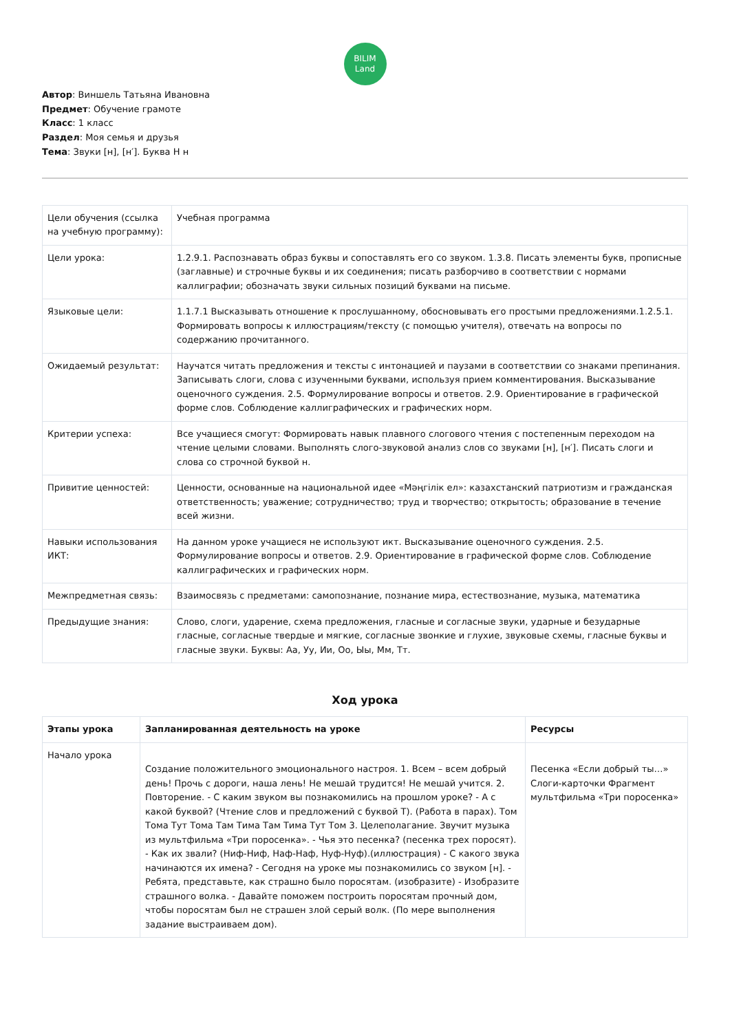BILIM
Land
Автор: Виншель Татьяна Ивановна
Предмет: Обучение грамоте
Класс: 1 класс
Раздел: Моя семья и друзья
Тема: Звуки [н], [н′]. Буква Н н
| Цели обучения (ссылка на учебную программу): | Учебная программа |
| Цели урока: | 1.2.9.1. Распознавать образ буквы и сопоставлять его со звуком. 1.3.8. Писать элементы букв, прописные (заглавные) и строчные буквы и их соединения; писать разборчиво в соответствии с нормами каллиграфии; обозначать звуки сильных позиций буквами на письме. |
| Языковые цели: | 1.1.7.1 Высказывать отношение к прослушанному, обосновывать его простыми предложениями.1.2.5.1. Формировать вопросы к иллюстрациям/тексту (с помощью учителя), отвечать на вопросы по содержанию прочитанного. |
| Ожидаемый результат: | Научатся читать предложения и тексты с интонацией и паузами в соответствии со знаками препинания. Записывать слоги, слова с изученными буквами, используя прием комментирования. Высказывание оценочного суждения. 2.5. Формулирование вопросы и ответов. 2.9. Ориентирование в графической форме слов. Соблюдение каллиграфических и графических норм. |
| Критерии успеха: | Все учащиеся смогут: Формировать навык плавного слогового чтения с постепенным переходом на чтение целыми словами. Выполнять слого-звуковой анализ слов со звуками [н], [н′]. Писать слоги и слова со строчной буквой н. |
| Привитие ценностей: | Ценности, основанные на национальной идее «Мәңгілік ел»: казахстанский патриотизм и гражданская ответственность; уважение; сотрудничество; труд и творчество; открытость; образование в течение всей жизни. |
| Навыки использования ИКТ: | На данном уроке учащиеся не используют икт. Высказывание оценочного суждения. 2.5. Формулирование вопросы и ответов. 2.9. Ориентирование в графической форме слов. Соблюдение каллиграфических и графических норм. |
| Межпредметная связь: | Взаимосвязь с предметами: самопознание, познание мира, естествознание, музыка, математика |
| Предыдущие знания: | Слово, слоги, ударение, схема предложения, гласные и согласные звуки, ударные и безударные гласные, согласные твердые и мягкие, согласные звонкие и глухие, звуковые схемы, гласные буквы и гласные звуки. Буквы: Аа, Уу, Ии, Оо, Ыы, Мм, Тт. |
Ход урока
| Этапы урока | Запланированная деятельность на уроке | Ресурсы |
| --- | --- | --- |
| Начало урока | Создание положительного эмоционального настроя. 1. Всем – всем добрый день! Прочь с дороги, наша лень! Не мешай трудится! Не мешай учится. 2. Повторение. - С каким звуком вы познакомились на прошлом уроке? - А с какой буквой? (Чтение слов и предложений с буквой Т). (Работа в парах). Том Тома Тут Тома Там Тима Там Тима Тут Том 3. Целеполагание. Звучит музыка из мультфильма «Три поросенка». - Чья это песенка? (песенка трех поросят). - Как их звали? (Ниф-Ниф, Наф-Наф, Нуф-Нуф).(иллюстрация) - С какого звука начинаются их имена? - Сегодня на уроке мы познакомились со звуком [н]. - Ребята, представьте, как страшно было поросятам. (изобразите) - Изобразите страшного волка. - Давайте поможем построить поросятам прочный дом, чтобы поросятам был не страшен злой серый волк. (По мере выполнения задание выстраиваем дом). | Песенка «Если добрый ты…» Слоги-карточки Фрагмент мультфильма «Три поросенка» |